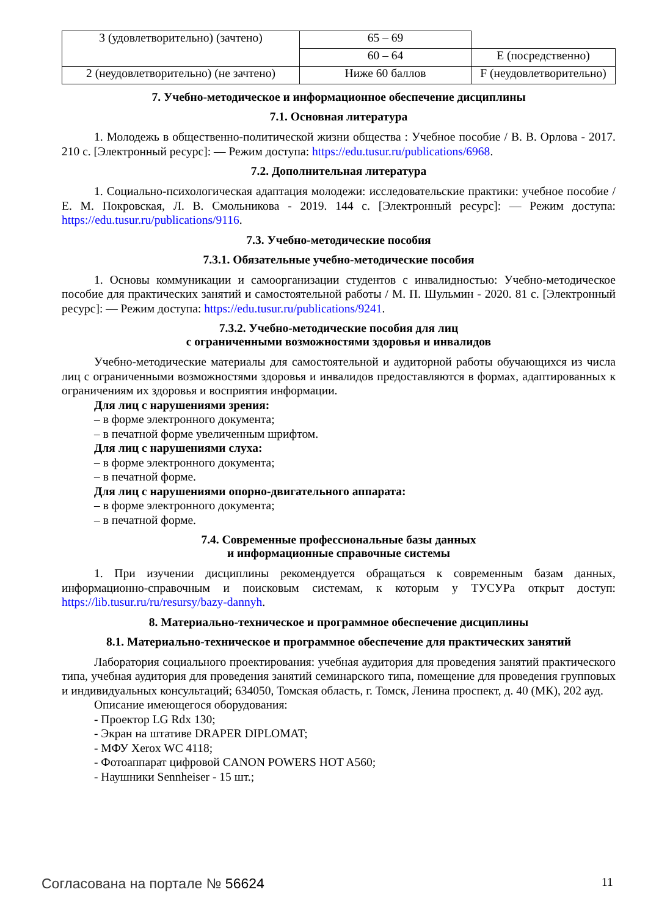| 3 (удовлетворительно) (зачтено) | 65 – 69 | |
| | 60 – 64 | E (посредственно) |
| 2 (неудовлетворительно) (не зачтено) | Ниже 60 баллов | F (неудовлетворительно) |
7. Учебно-методическое и информационное обеспечение дисциплины
7.1. Основная литература
1. Молодежь в общественно-политической жизни общества : Учебное пособие / В. В. Орлова - 2017. 210 с. [Электронный ресурс]: — Режим доступа: https://edu.tusur.ru/publications/6968.
7.2. Дополнительная литература
1. Социально-психологическая адаптация молодежи: исследовательские практики: учебное пособие / Е. М. Покровская, Л. В. Смольникова - 2019. 144 с. [Электронный ресурс]: — Режим доступа: https://edu.tusur.ru/publications/9116.
7.3. Учебно-методические пособия
7.3.1. Обязательные учебно-методические пособия
1. Основы коммуникации и самоорганизации студентов с инвалидностью: Учебно-методическое пособие для практических занятий и самостоятельной работы / М. П. Шульмин - 2020. 81 с. [Электронный ресурс]: — Режим доступа: https://edu.tusur.ru/publications/9241.
7.3.2. Учебно-методические пособия для лиц
с ограниченными возможностями здоровья и инвалидов
Учебно-методические материалы для самостоятельной и аудиторной работы обучающихся из числа лиц с ограниченными возможностями здоровья и инвалидов предоставляются в формах, адаптированных к ограничениям их здоровья и восприятия информации.
Для лиц с нарушениями зрения:
– в форме электронного документа;
– в печатной форме увеличенным шрифтом.
Для лиц с нарушениями слуха:
– в форме электронного документа;
– в печатной форме.
Для лиц с нарушениями опорно-двигательного аппарата:
– в форме электронного документа;
– в печатной форме.
7.4. Современные профессиональные базы данных
и информационные справочные системы
1. При изучении дисциплины рекомендуется обращаться к современным базам данных, информационно-справочным и поисковым системам, к которым у ТУСУРа открыт доступ: https://lib.tusur.ru/ru/resursy/bazy-dannyh.
8. Материально-техническое и программное обеспечение дисциплины
8.1. Материально-техническое и программное обеспечение для практических занятий
Лаборатория социального проектирования: учебная аудитория для проведения занятий практического типа, учебная аудитория для проведения занятий семинарского типа, помещение для проведения групповых и индивидуальных консультаций; 634050, Томская область, г. Томск, Ленина проспект, д. 40 (МК), 202 ауд.
Описание имеющегося оборудования:
- Проектор LG Rdx 130;
- Экран на штативе DRAPER DIPLOMAT;
- МФУ Xerox WC 4118;
- Фотоаппарат цифровой CANON POWERS HOT A560;
- Наушники Sennheiser - 15 шт.;
Согласована на портале № 56624 11